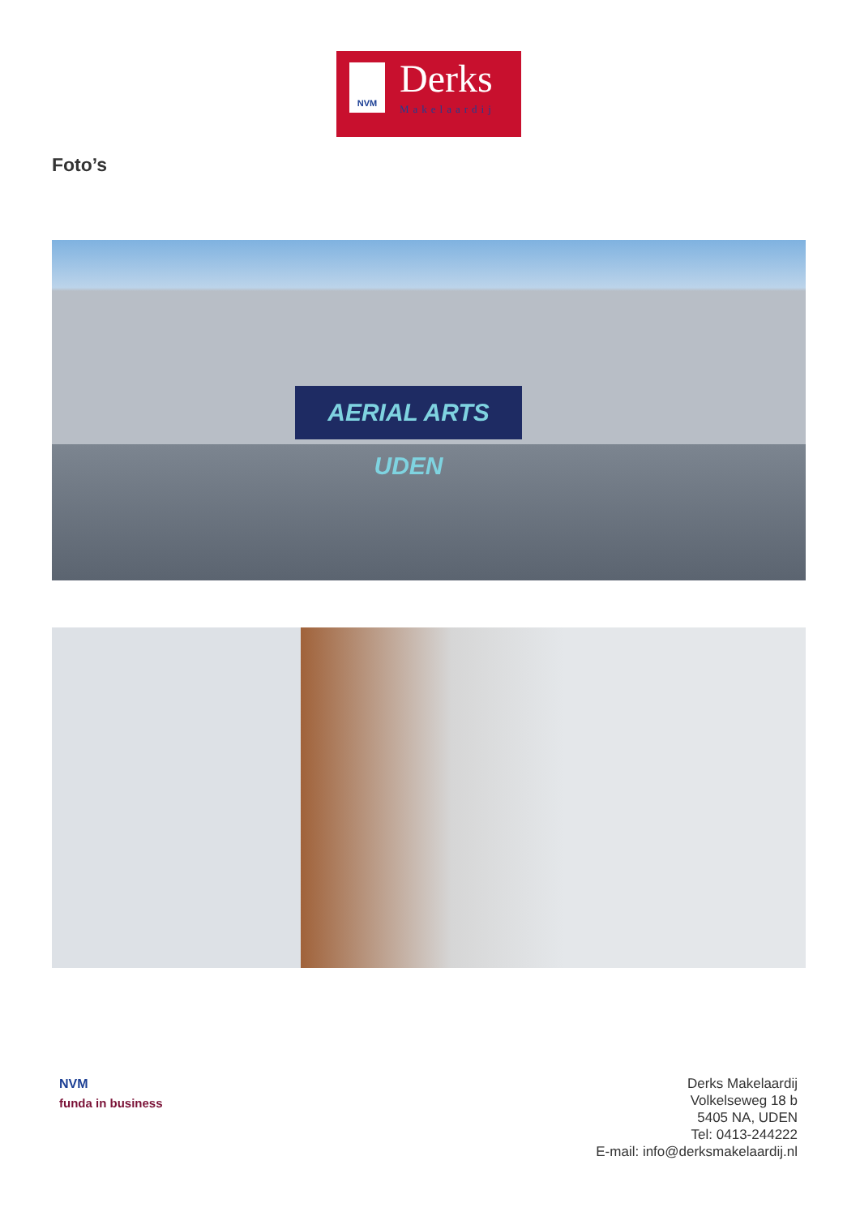NVM Derks
Makelaardij
Foto’s
AERIAL ARTS UDEN
NVM
funda in business
Derks Makelaardij
Volkelseweg 18 b
5405 NA, UDEN
Tel: 0413-244222
E-mail: info@derksmakelaardij.nl